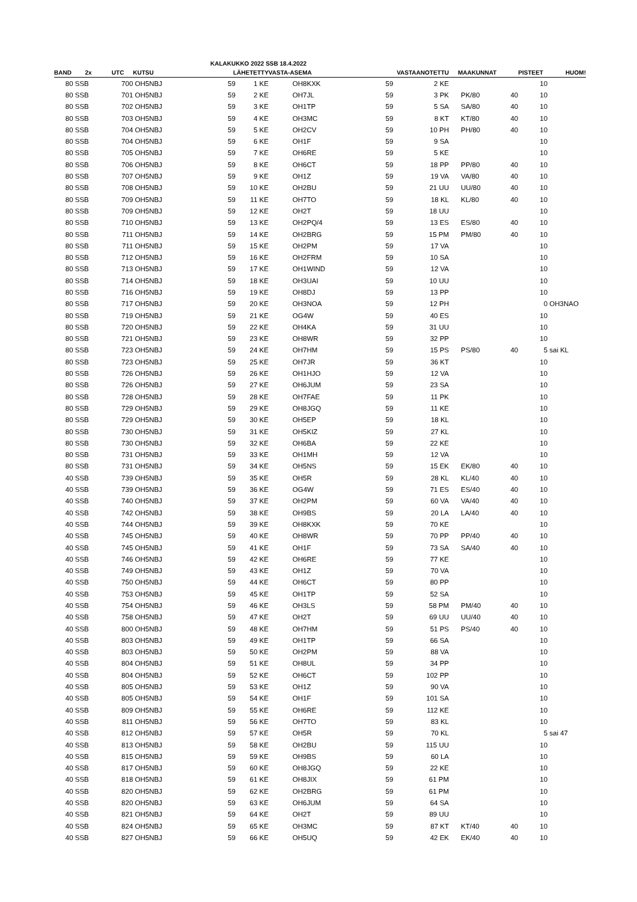KALAKUKKO 2022 SSB 18.4.2022
| BAND | 2x | UTC | KUTSU | LÄHETETTY | | VASTA-ASEMA | VASTAANOTETTU | | MAAKUNNAT | | PISTEET | HUOM! |
| --- | --- | --- | --- | --- | --- | --- | --- | --- | --- | --- | --- | --- |
| 80 | SSB | 700 | OH5NBJ | 59 | 1 KE | OH8KXK | 59 | 2 KE | | | 10 | |
| 80 | SSB | 701 | OH5NBJ | 59 | 2 KE | OH7JL | 59 | 3 PK | PK/80 | 40 | 10 | |
| 80 | SSB | 702 | OH5NBJ | 59 | 3 KE | OH1TP | 59 | 5 SA | SA/80 | 40 | 10 | |
| 80 | SSB | 703 | OH5NBJ | 59 | 4 KE | OH3MC | 59 | 8 KT | KT/80 | 40 | 10 | |
| 80 | SSB | 704 | OH5NBJ | 59 | 5 KE | OH2CV | 59 | 10 PH | PH/80 | 40 | 10 | |
| 80 | SSB | 704 | OH5NBJ | 59 | 6 KE | OH1F | 59 | 9 SA | | | 10 | |
| 80 | SSB | 705 | OH5NBJ | 59 | 7 KE | OH6RE | 59 | 5 KE | | | 10 | |
| 80 | SSB | 706 | OH5NBJ | 59 | 8 KE | OH6CT | 59 | 18 PP | PP/80 | 40 | 10 | |
| 80 | SSB | 707 | OH5NBJ | 59 | 9 KE | OH1Z | 59 | 19 VA | VA/80 | 40 | 10 | |
| 80 | SSB | 708 | OH5NBJ | 59 | 10 KE | OH2BU | 59 | 21 UU | UU/80 | 40 | 10 | |
| 80 | SSB | 709 | OH5NBJ | 59 | 11 KE | OH7TO | 59 | 18 KL | KL/80 | 40 | 10 | |
| 80 | SSB | 709 | OH5NBJ | 59 | 12 KE | OH2T | 59 | 18 UU | | | 10 | |
| 80 | SSB | 710 | OH5NBJ | 59 | 13 KE | OH2PQ/4 | 59 | 13 ES | ES/80 | 40 | 10 | |
| 80 | SSB | 711 | OH5NBJ | 59 | 14 KE | OH2BRG | 59 | 15 PM | PM/80 | 40 | 10 | |
| 80 | SSB | 711 | OH5NBJ | 59 | 15 KE | OH2PM | 59 | 17 VA | | | 10 | |
| 80 | SSB | 712 | OH5NBJ | 59 | 16 KE | OH2FRM | 59 | 10 SA | | | 10 | |
| 80 | SSB | 713 | OH5NBJ | 59 | 17 KE | OH1WIND | 59 | 12 VA | | | 10 | |
| 80 | SSB | 714 | OH5NBJ | 59 | 18 KE | OH3UAI | 59 | 10 UU | | | 10 | |
| 80 | SSB | 716 | OH5NBJ | 59 | 19 KE | OH8DJ | 59 | 13 PP | | | 10 | |
| 80 | SSB | 717 | OH5NBJ | 59 | 20 KE | OH3NOA | 59 | 12 PH | | | 0 | OH3NAO |
| 80 | SSB | 719 | OH5NBJ | 59 | 21 KE | OG4W | 59 | 40 ES | | | 10 | |
| 80 | SSB | 720 | OH5NBJ | 59 | 22 KE | OH4KA | 59 | 31 UU | | | 10 | |
| 80 | SSB | 721 | OH5NBJ | 59 | 23 KE | OH8WR | 59 | 32 PP | | | 10 | |
| 80 | SSB | 723 | OH5NBJ | 59 | 24 KE | OH7HM | 59 | 15 PS | PS/80 | 40 | 5 | sai KL |
| 80 | SSB | 723 | OH5NBJ | 59 | 25 KE | OH7JR | 59 | 36 KT | | | 10 | |
| 80 | SSB | 726 | OH5NBJ | 59 | 26 KE | OH1HJO | 59 | 12 VA | | | 10 | |
| 80 | SSB | 726 | OH5NBJ | 59 | 27 KE | OH6JUM | 59 | 23 SA | | | 10 | |
| 80 | SSB | 728 | OH5NBJ | 59 | 28 KE | OH7FAE | 59 | 11 PK | | | 10 | |
| 80 | SSB | 729 | OH5NBJ | 59 | 29 KE | OH8JGQ | 59 | 11 KE | | | 10 | |
| 80 | SSB | 729 | OH5NBJ | 59 | 30 KE | OH5EP | 59 | 18 KL | | | 10 | |
| 80 | SSB | 730 | OH5NBJ | 59 | 31 KE | OH5KIZ | 59 | 27 KL | | | 10 | |
| 80 | SSB | 730 | OH5NBJ | 59 | 32 KE | OH6BA | 59 | 22 KE | | | 10 | |
| 80 | SSB | 731 | OH5NBJ | 59 | 33 KE | OH1MH | 59 | 12 VA | | | 10 | |
| 80 | SSB | 731 | OH5NBJ | 59 | 34 KE | OH5NS | 59 | 15 EK | EK/80 | 40 | 10 | |
| 40 | SSB | 739 | OH5NBJ | 59 | 35 KE | OH5R | 59 | 28 KL | KL/40 | 40 | 10 | |
| 40 | SSB | 739 | OH5NBJ | 59 | 36 KE | OG4W | 59 | 71 ES | ES/40 | 40 | 10 | |
| 40 | SSB | 740 | OH5NBJ | 59 | 37 KE | OH2PM | 59 | 60 VA | VA/40 | 40 | 10 | |
| 40 | SSB | 742 | OH5NBJ | 59 | 38 KE | OH9BS | 59 | 20 LA | LA/40 | 40 | 10 | |
| 40 | SSB | 744 | OH5NBJ | 59 | 39 KE | OH8KXK | 59 | 70 KE | | | 10 | |
| 40 | SSB | 745 | OH5NBJ | 59 | 40 KE | OH8WR | 59 | 70 PP | PP/40 | 40 | 10 | |
| 40 | SSB | 745 | OH5NBJ | 59 | 41 KE | OH1F | 59 | 73 SA | SA/40 | 40 | 10 | |
| 40 | SSB | 746 | OH5NBJ | 59 | 42 KE | OH6RE | 59 | 77 KE | | | 10 | |
| 40 | SSB | 749 | OH5NBJ | 59 | 43 KE | OH1Z | 59 | 70 VA | | | 10 | |
| 40 | SSB | 750 | OH5NBJ | 59 | 44 KE | OH6CT | 59 | 80 PP | | | 10 | |
| 40 | SSB | 753 | OH5NBJ | 59 | 45 KE | OH1TP | 59 | 52 SA | | | 10 | |
| 40 | SSB | 754 | OH5NBJ | 59 | 46 KE | OH3LS | 59 | 58 PM | PM/40 | 40 | 10 | |
| 40 | SSB | 758 | OH5NBJ | 59 | 47 KE | OH2T | 59 | 69 UU | UU/40 | 40 | 10 | |
| 40 | SSB | 800 | OH5NBJ | 59 | 48 KE | OH7HM | 59 | 51 PS | PS/40 | 40 | 10 | |
| 40 | SSB | 803 | OH5NBJ | 59 | 49 KE | OH1TP | 59 | 66 SA | | | 10 | |
| 40 | SSB | 803 | OH5NBJ | 59 | 50 KE | OH2PM | 59 | 88 VA | | | 10 | |
| 40 | SSB | 804 | OH5NBJ | 59 | 51 KE | OH8UL | 59 | 34 PP | | | 10 | |
| 40 | SSB | 804 | OH5NBJ | 59 | 52 KE | OH6CT | 59 | 102 PP | | | 10 | |
| 40 | SSB | 805 | OH5NBJ | 59 | 53 KE | OH1Z | 59 | 90 VA | | | 10 | |
| 40 | SSB | 805 | OH5NBJ | 59 | 54 KE | OH1F | 59 | 101 SA | | | 10 | |
| 40 | SSB | 809 | OH5NBJ | 59 | 55 KE | OH6RE | 59 | 112 KE | | | 10 | |
| 40 | SSB | 811 | OH5NBJ | 59 | 56 KE | OH7TO | 59 | 83 KL | | | 10 | |
| 40 | SSB | 812 | OH5NBJ | 59 | 57 KE | OH5R | 59 | 70 KL | | | 5 | sai 47 |
| 40 | SSB | 813 | OH5NBJ | 59 | 58 KE | OH2BU | 59 | 115 UU | | | 10 | |
| 40 | SSB | 815 | OH5NBJ | 59 | 59 KE | OH9BS | 59 | 60 LA | | | 10 | |
| 40 | SSB | 817 | OH5NBJ | 59 | 60 KE | OH8JGQ | 59 | 22 KE | | | 10 | |
| 40 | SSB | 818 | OH5NBJ | 59 | 61 KE | OH8JIX | 59 | 61 PM | | | 10 | |
| 40 | SSB | 820 | OH5NBJ | 59 | 62 KE | OH2BRG | 59 | 61 PM | | | 10 | |
| 40 | SSB | 820 | OH5NBJ | 59 | 63 KE | OH6JUM | 59 | 64 SA | | | 10 | |
| 40 | SSB | 821 | OH5NBJ | 59 | 64 KE | OH2T | 59 | 89 UU | | | 10 | |
| 40 | SSB | 824 | OH5NBJ | 59 | 65 KE | OH3MC | 59 | 87 KT | KT/40 | 40 | 10 | |
| 40 | SSB | 827 | OH5NBJ | 59 | 66 KE | OH5UQ | 59 | 42 EK | EK/40 | 40 | 10 | |